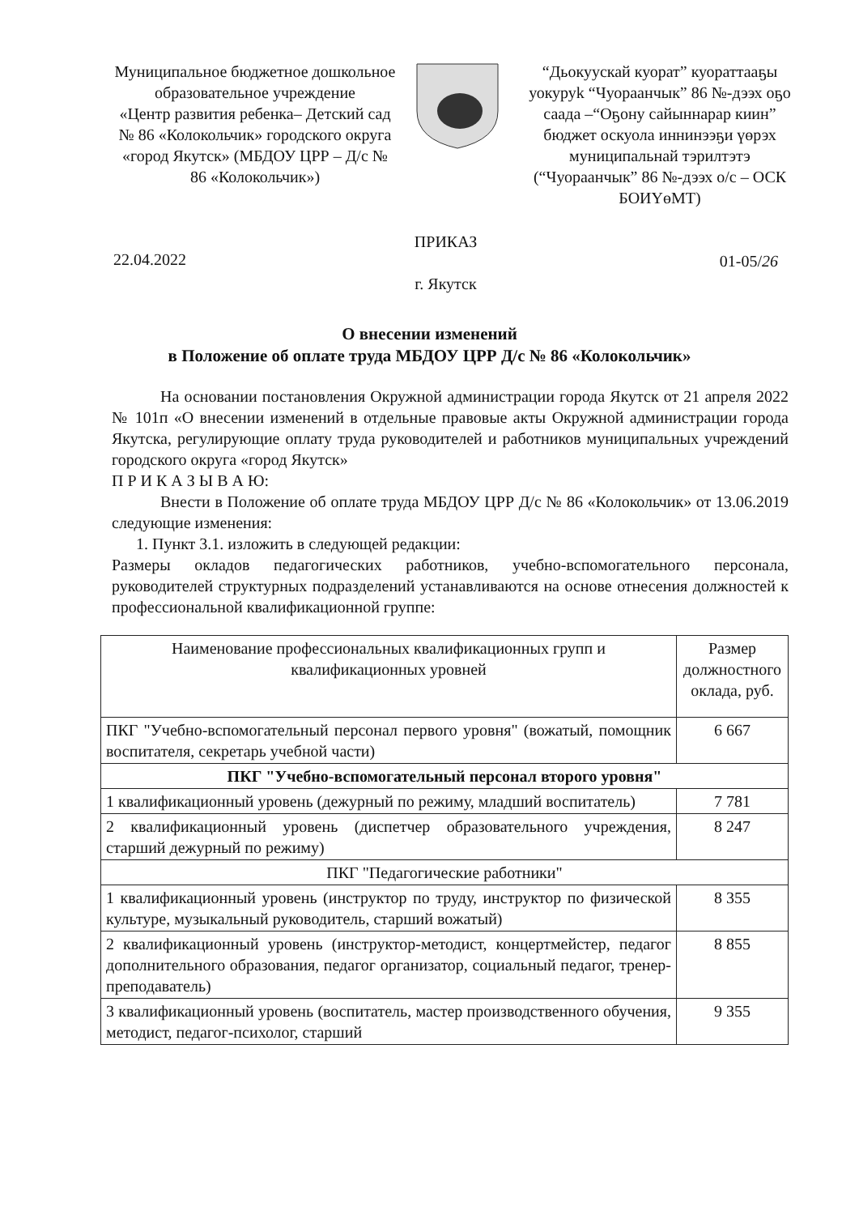Муниципальное бюджетное дошкольное образовательное учреждение
«Центр развития ребенка– Детский сад № 86 «Колокольчик» городского округа «город Якутск» (МБДОУ ЦРР – Д/с № 86 «Колокольчик»)
“Дьокуускай куорат” куораттааҕы уокуруk “Чуораанчык” 86 №-дээх оҕо саада –“Оҕону сайыннарар киин”
бюджет оскуола иннинээҕи үөрэх муниципальнай тэрилтэтэ (“Чуораанчык” 86 №-дээх о/с – ОСК БОИҮөМТ)
22.04.2022
ПРИКАЗ
г. Якутск
01-05/26
О внесении изменений
в Положение об оплате труда МБДОУ ЦРР Д/с № 86 «Колокольчик»
На основании постановления Окружной администрации города Якутск от 21 апреля 2022 № 101п «О внесении изменений в отдельные правовые акты Окружной администрации города Якутска, регулирующие оплату труда руководителей и работников муниципальных учреждений городского округа «город Якутск»
П Р И К А З Ы В А Ю:
Внести в Положение об оплате труда МБДОУ ЦРР Д/с № 86 «Колокольчик» от 13.06.2019 следующие изменения:
1. Пункт 3.1. изложить в следующей редакции:
Размеры окладов педагогических работников, учебно-вспомогательного персонала, руководителей структурных подразделений устанавливаются на основе отнесения должностей к профессиональной квалификационной группе:
| Наименование профессиональных квалификационных групп и квалификационных уровней | Размер должностного оклада, руб. |
| ПКГ "Учебно-вспомогательный персонал первого уровня" (вожатый, помощник воспитателя, секретарь учебной части) | 6 667 |
| ПКГ "Учебно-вспомогательный персонал второго уровня" | |
| 1 квалификационный уровень (дежурный по режиму, младший воспитатель) | 7 781 |
| 2 квалификационный уровень (диспетчер образовательного учреждения, старший дежурный по режиму) | 8 247 |
| ПКГ "Педагогические работники" | |
| 1 квалификационный уровень (инструктор по труду, инструктор по физической культуре, музыкальный руководитель, старший вожатый) | 8 355 |
| 2 квалификационный уровень (инструктор-методист, концертмейстер, педагог дополнительного образования, педагог организатор, социальный педагог, тренер-преподаватель) | 8 855 |
| 3 квалификационный уровень (воспитатель, мастер производственного обучения, методист, педагог-психолог, старший | 9 355 |